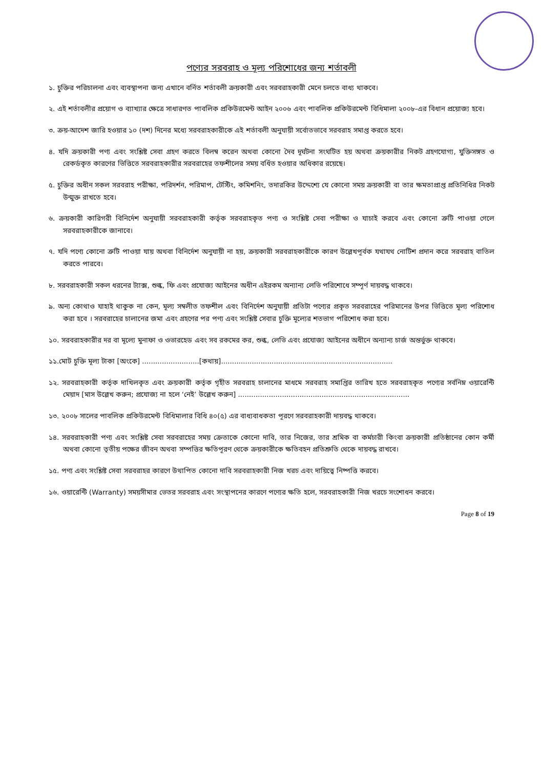পণ্যের সরবরাহ ও মূল্য পরিশোধের জন্য শর্তাবলী
১. চুক্তির পরিচালনা এবং ব্যবস্থাপনা জন্য এখানে বর্নিত শর্তাবলী ক্রয়কারী এবং সরবরাহকারী মেনে চলতে বাধ্য থাকবে।
২. এই শর্তাবলীর প্রয়োগ ও ব্যাখ্যার ক্ষেত্রে সাধারণত পাবলিক প্রকিউরমেন্ট আইন ২০০৬ এবং পাবলিক প্রকিউরমেন্ট বিধিমালা ২০০৮-এর বিধান প্রয়োজ্য হবে।
৩. ক্রয়-আদেশ জারি হওয়ার ১০ (দশ) দিনের মধ্যে সরবরাহকারীকে এই শর্তাবলী অনুযায়ী সর্বোতভাবে সরবরাহ সমাপ্ত করতে হবে।
৪. যদি ক্রয়কারী পণ্য এবং সংশ্লিষ্ট সেবা গ্রহণ করতে বিলম্ব করেন অথবা কোনো দৈব দূর্ঘটনা সংঘটিত হয় অথবা ক্রয়কারীর নিকট গ্রহণযোগ্য, যুক্তিসঙ্গত ও রেকর্ডকৃত কারণের ভিত্তিতে সরবরাহকারীর সরবরাহের তফশীলের সময় বর্ধিত হওয়ার অধিকার রয়েছে।
৫. চুক্তির অধীন সকল সরবরাহ পরীক্ষা, পরিদর্শন, পরিমাপ, টেস্টিং, কমিশনিং, তদারকির উদ্দেশ্যে যে কোনো সময় ক্রয়কারী বা তার ক্ষমতাপ্রাপ্ত প্রতিনিধির নিকট উন্মুক্ত রাখতে হবে।
৬. ক্রয়কারী কারিগরী বিনির্দেশ অনুযায়ী সরবরাহকারী কর্তৃক সরবরাহকৃত পণ্য ও সংশ্লিষ্ট সেবা পরীক্ষা ও যাচাই করবে এবং কোনো ত্রুটি পাওয়া গেলে সরবরাহকারীকে জানাবে।
৭. যদি পণ্যে কোনো ত্রুটি পাওয়া যায় অথবা বিনির্দেশ অনুযায়ী না হয়, ক্রয়কারী সরবরাহকারীকে কারণ উল্লেখপূর্বক যথাযথ নোটিশ প্রদান করে সরবরাহ বাতিল করতে পারবে।
৮. সরবরাহকারী সকল ধরনের ট্যাক্স, শুল্ক, ফি এবং প্রযোজ্য আইনের অধীন এইরকম অন্যান্য লেভি পরিশোধে সম্পূর্ণ দায়বদ্ধ থাকবে।
৯. অন্য কোথাও যাহাই থাকুক না কেন, মূল্য সম্বলীত তফশীল এবং বিনির্দেশ অনুযায়ী প্রতিটা পণ্যের প্রকৃত সরবরাহের পরিমানের উপর ভিত্তিতে মূল্য পরিশোধ করা হবে । সরবরাহের চালানের জমা এবং গ্রহণের পর পণ্য এবং সংশ্লিষ্ট সেবার চুক্তি মূল্যের শতভাগ পরিশোধ করা হবে।
১০. সরবরাহকারীর দর বা মূল্যে মুনাফা ও ওভারহেড এবং সব রকমের কর, শুল্ক, লেভি এবং প্রযোজ্য আইনের অধীনে অন্যান্য চার্জ অন্তর্ভুক্ত থাকবে।
১১.মোট চুক্তি মূল্য টাকা [অংকে] ..........................[কথায়]..............................................................................
১২. সরবরাহকারী কর্তৃক দাখিলকৃত এবং ক্রয়কারী কর্তৃক গৃহীত সরবরাহ চালানের মাধমে সরবরাহ সমাপ্তির তারিখ হতে সরবরাহকৃত পণ্যের সর্বনিম্ন ওয়ারেন্টি মেয়াদ [মাস উল্লেখ করুন; প্রযোজ্য না হলে ‘নেই’ উল্লেখ করুন] ..............................................................................
১৩. ২০০৮ সালের পাবলিক প্রকিউরমেন্ট বিধিমালার বিধি ৪০(৫) এর বাধ্যবাধকতা পূরণে সরবরাহকারী দায়বদ্ধ থাকবে।
১৪. সরবরাহকারী পণ্য এবং সংশ্লিষ্ট সেবা সরবরাহের সময় ক্রেতাকে কোনো দাবি, তার নিজের, তার শ্রমিক বা কর্মচারী কিংবা ক্রয়কারী প্রতিষ্ঠানের কোন কর্মী অথবা কোনো তৃতীয় পক্ষের জীবন অথবা সম্পত্তির ক্ষতিপূরণ থেকে ক্রয়কারীকে ক্ষতিবহন প্রতিশ্রুতি থেকে দায়বদ্ধ রাখবে।
১৫. পণ্য এবং সংশ্লিষ্ট সেবা সরবরাহর কারণে উথাপিত কোনো দাবি সরবরাহকারী নিজ খরচ এবং দায়িত্বে নিষ্পত্তি করবে।
১৬. ওয়ারেন্টি (Warranty) সময়সীমার ভেতর সরবরাহ এবং সংস্থাপনের কারণে পণ্যের ক্ষতি হলে, সরবরাহকারী নিজ খরচে সংশোধন করবে।
Page 8 of 19